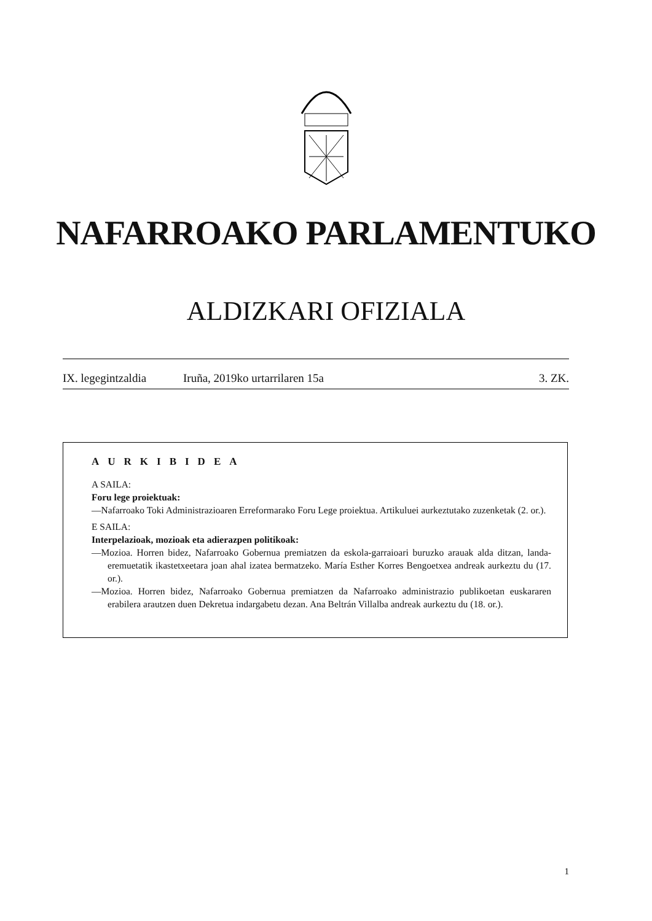NAFARROAKO PARLAMENTUKO
ALDIZKARI OFIZIALA
IX. legegintzaldia Iruña, 2019ko urtarrilaren 15a 3. ZK.
AURKIBIDEA
A SAILA:
Foru lege proiektuak:
—Nafarroako Toki Administrazioaren Erreformarako Foru Lege proiektua. Artikuluei aurkeztutako zuzenketak (2. or.).
E SAILA:
Interpelazioak, mozioak eta adierazpen politikoak:
—Mozioa. Horren bidez, Nafarroako Gobernua premiatzen da eskola-garraioari buruzko arauak alda ditzan, landa-eremuetatik ikastetxeetara joan ahal izatea bermatzeko. María Esther Korres Bengoetxea andreak aurkeztu du (17. or.).
—Mozioa. Horren bidez, Nafarroako Gobernua premiatzen da Nafarroako administrazio publikoetan euskararen erabilera arautzen duen Dekretua indargabetu dezan. Ana Beltrán Villalba andreak aurkeztu du (18. or.).
1